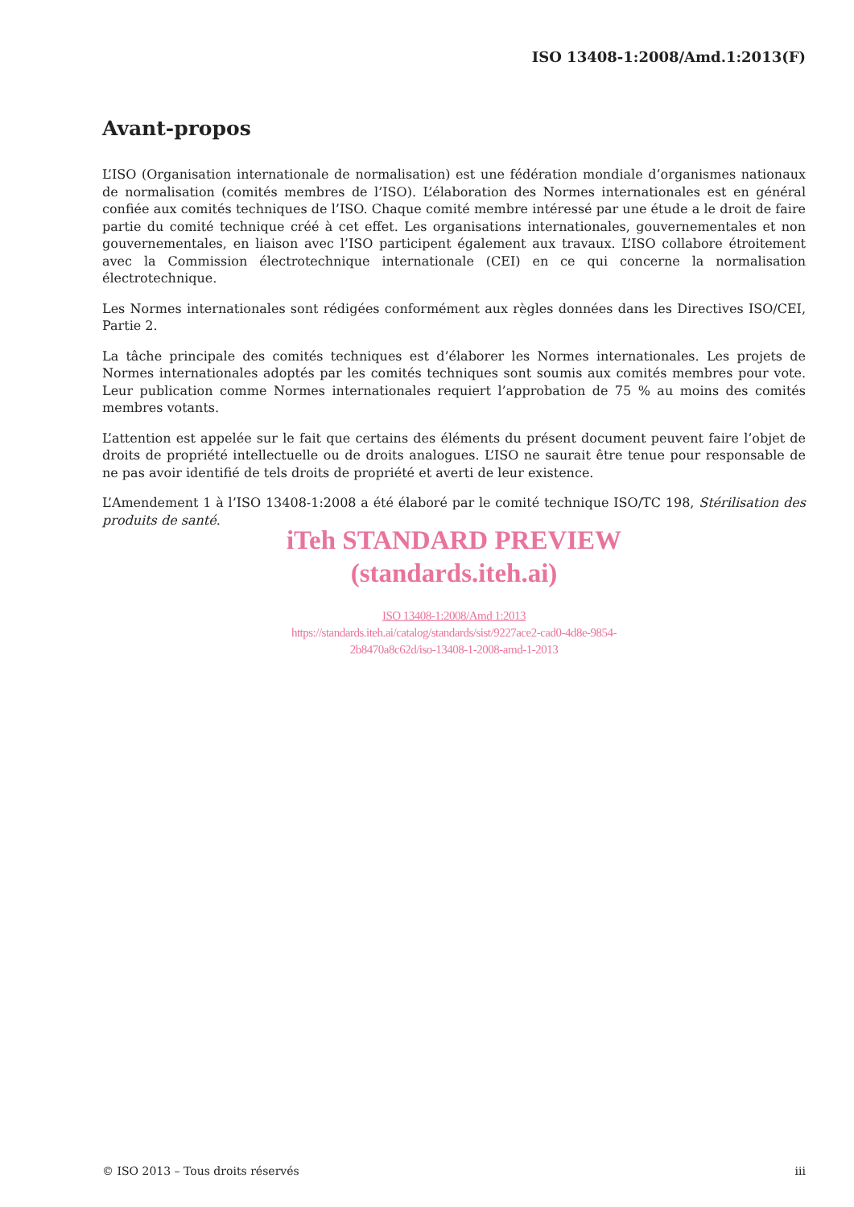ISO 13408-1:2008/Amd.1:2013(F)
Avant-propos
L’ISO (Organisation internationale de normalisation) est une fédération mondiale d’organismes nationaux de normalisation (comités membres de l’ISO). L’élaboration des Normes internationales est en général confiée aux comités techniques de l’ISO. Chaque comité membre intéressé par une étude a le droit de faire partie du comité technique créé à cet effet. Les organisations internationales, gouvernementales et non gouvernementales, en liaison avec l’ISO participent également aux travaux. L’ISO collabore étroitement avec la Commission électrotechnique internationale (CEI) en ce qui concerne la normalisation électrotechnique.
Les Normes internationales sont rédigées conformément aux règles données dans les Directives ISO/CEI, Partie 2.
La tâche principale des comités techniques est d’élaborer les Normes internationales. Les projets de Normes internationales adoptés par les comités techniques sont soumis aux comités membres pour vote. Leur publication comme Normes internationales requiert l’approbation de 75 % au moins des comités membres votants.
L’attention est appelée sur le fait que certains des éléments du présent document peuvent faire l’objet de droits de propriété intellectuelle ou de droits analogues. L’ISO ne saurait être tenue pour responsable de ne pas avoir identifié de tels droits de propriété et averti de leur existence.
L’Amendement 1 à l’ISO 13408-1:2008 a été élaboré par le comité technique ISO/TC 198, Stérilisation des produits de santé.
iTeh STANDARD PREVIEW
(standards.iteh.ai)
ISO 13408-1:2008/Amd 1:2013
https://standards.iteh.ai/catalog/standards/sist/9227ace2-cad0-4d8e-9854-
2b8470a8c62d/iso-13408-1-2008-amd-1-2013
© ISO 2013 – Tous droits réservés iii